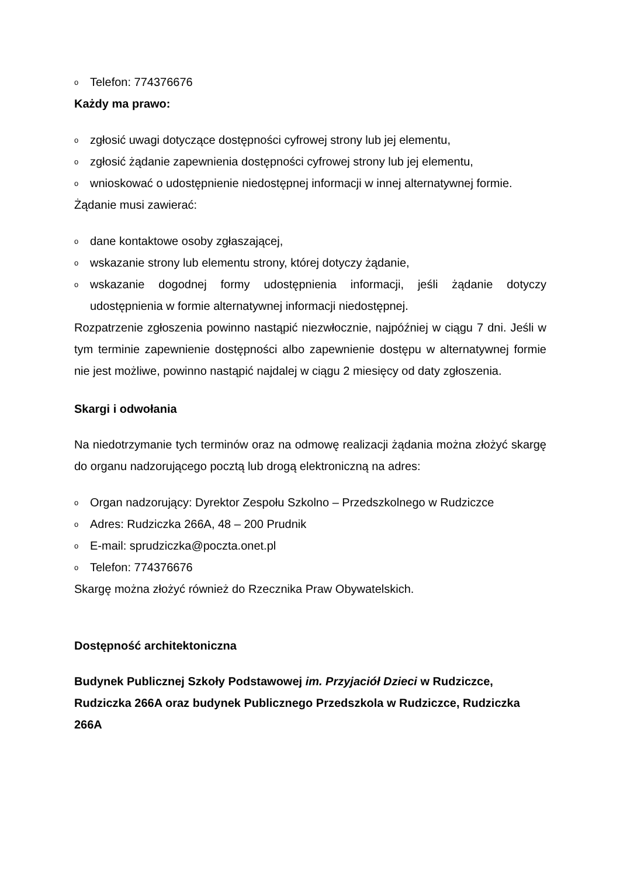o Telefon: 774376676
Każdy ma prawo:
ozgłosić uwagi dotyczące dostępności cyfrowej strony lub jej elementu,
ozgłosić żądanie zapewnienia dostępności cyfrowej strony lub jej elementu,
ownioskować o udostępnienie niedostępnej informacji w innej alternatywnej formie.
Żądanie musi zawierać:
odane kontaktowe osoby zgłaszającej,
owskazanie strony lub elementu strony, której dotyczy żądanie,
owskazanie dogodnej formy udostępnienia informacji, jeśli żądanie dotyczy udostępnienia w formie alternatywnej informacji niedostępnej.
Rozpatrzenie zgłoszenia powinno nastąpić niezwłocznie, najpóźniej w ciągu 7 dni. Jeśli w tym terminie zapewnienie dostępności albo zapewnienie dostępu w alternatywnej formie nie jest możliwe, powinno nastąpić najdalej w ciągu 2 miesięcy od daty zgłoszenia.
Skargi i odwołania
Na niedotrzymanie tych terminów oraz na odmowę realizacji żądania można złożyć skargę do organu nadzorującego pocztą lub drogą elektroniczną na adres:
o Organ nadzorujący: Dyrektor Zespołu Szkolno – Przedszkolnego w Rudziczce
o Adres: Rudziczka 266A, 48 – 200 Prudnik
o E-mail: sprudziczka@poczta.onet.pl
o Telefon: 774376676
Skargę można złożyć również do Rzecznika Praw Obywatelskich.
Dostępność architektoniczna
Budynek Publicznej Szkoły Podstawowej im. Przyjaciół Dzieci w Rudziczce, Rudziczka 266A oraz budynek Publicznego Przedszkola w Rudziczce, Rudziczka 266A